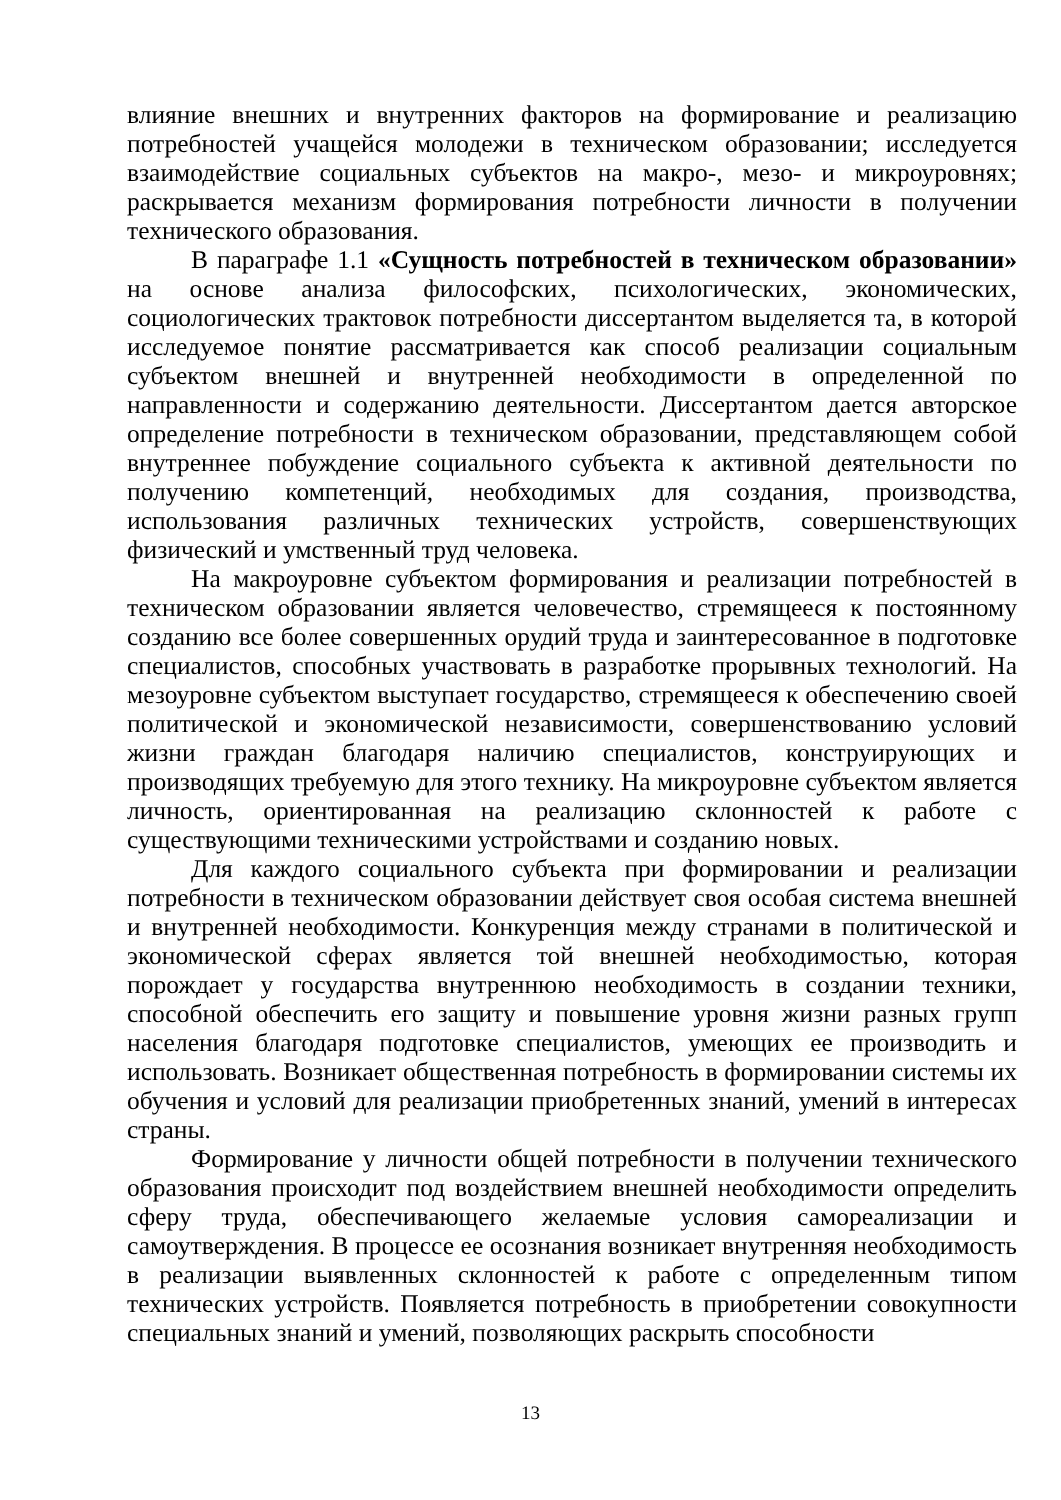влияние внешних и внутренних факторов на формирование и реализацию потребностей учащейся молодежи в техническом образовании; исследуется взаимодействие социальных субъектов на макро-, мезо- и микроуровнях; раскрывается механизм формирования потребности личности в получении технического образования.
В параграфе 1.1 «Сущность потребностей в техническом образовании» на основе анализа философских, психологических, экономических, социологических трактовок потребности диссертантом выделяется та, в которой исследуемое понятие рассматривается как способ реализации социальным субъектом внешней и внутренней необходимости в определенной по направленности и содержанию деятельности. Диссертантом дается авторское определение потребности в техническом образовании, представляющем собой внутреннее побуждение социального субъекта к активной деятельности по получению компетенций, необходимых для создания, производства, использования различных технических устройств, совершенствующих физический и умственный труд человека.
На макроуровне субъектом формирования и реализации потребностей в техническом образовании является человечество, стремящееся к постоянному созданию все более совершенных орудий труда и заинтересованное в подготовке специалистов, способных участвовать в разработке прорывных технологий. На мезоуровне субъектом выступает государство, стремящееся к обеспечению своей политической и экономической независимости, совершенствованию условий жизни граждан благодаря наличию специалистов, конструирующих и производящих требуемую для этого технику. На микроуровне субъектом является личность, ориентированная на реализацию склонностей к работе с существующими техническими устройствами и созданию новых.
Для каждого социального субъекта при формировании и реализации потребности в техническом образовании действует своя особая система внешней и внутренней необходимости. Конкуренция между странами в политической и экономической сферах является той внешней необходимостью, которая порождает у государства внутреннюю необходимость в создании техники, способной обеспечить его защиту и повышение уровня жизни разных групп населения благодаря подготовке специалистов, умеющих ее производить и использовать. Возникает общественная потребность в формировании системы их обучения и условий для реализации приобретенных знаний, умений в интересах страны.
Формирование у личности общей потребности в получении технического образования происходит под воздействием внешней необходимости определить сферу труда, обеспечивающего желаемые условия самореализации и самоутверждения. В процессе ее осознания возникает внутренняя необходимость в реализации выявленных склонностей к работе с определенным типом технических устройств. Появляется потребность в приобретении совокупности специальных знаний и умений, позволяющих раскрыть способности
13